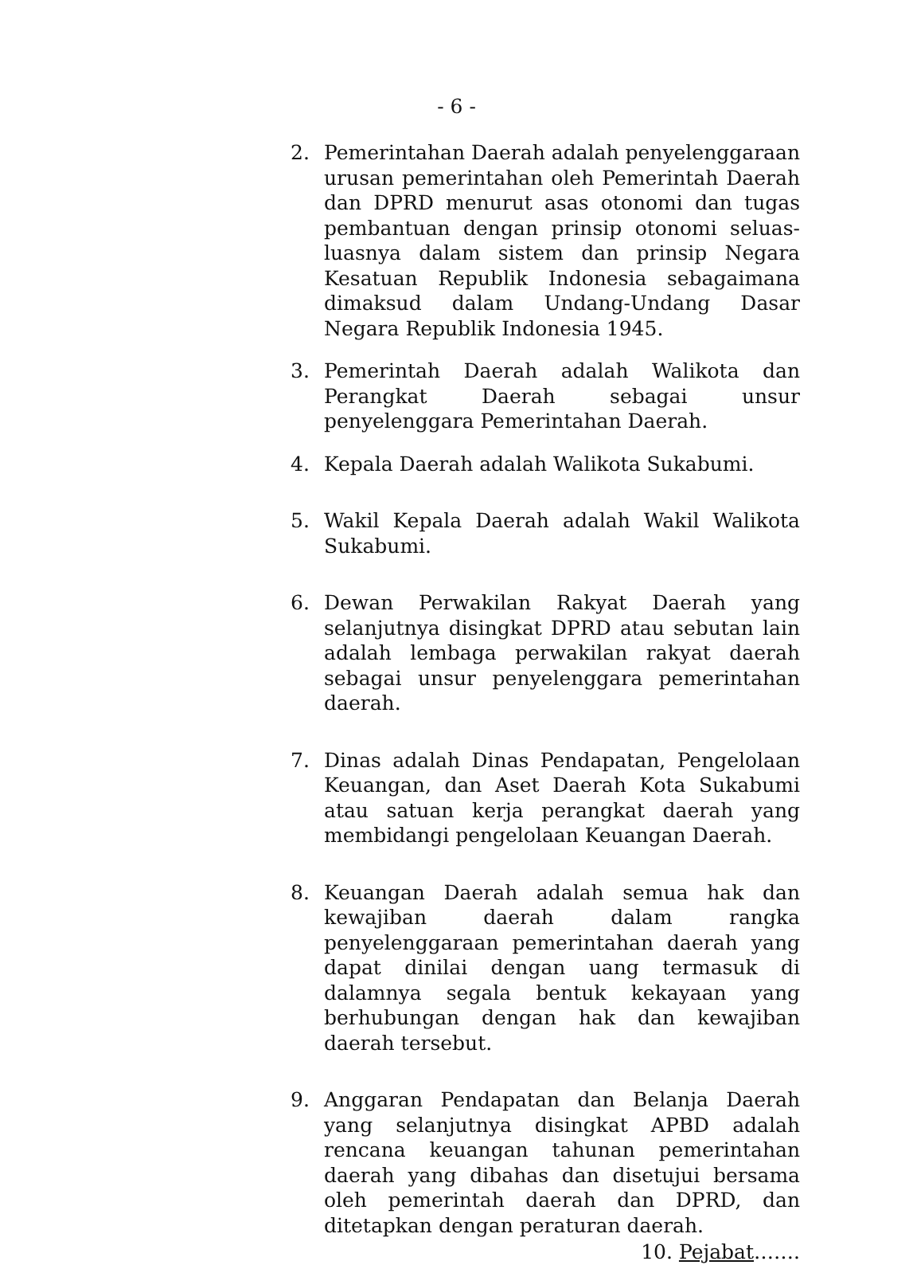- 6 -
2. Pemerintahan Daerah adalah penyelenggaraan urusan pemerintahan oleh Pemerintah Daerah dan DPRD menurut asas otonomi dan tugas pembantuan dengan prinsip otonomi seluas-luasnya dalam sistem dan prinsip Negara Kesatuan Republik Indonesia sebagaimana dimaksud dalam Undang-Undang Dasar Negara Republik Indonesia 1945.
3. Pemerintah Daerah adalah Walikota dan Perangkat Daerah sebagai unsur penyelenggara Pemerintahan Daerah.
4. Kepala Daerah adalah Walikota Sukabumi.
5. Wakil Kepala Daerah adalah Wakil Walikota Sukabumi.
6. Dewan Perwakilan Rakyat Daerah yang selanjutnya disingkat DPRD atau sebutan lain adalah lembaga perwakilan rakyat daerah sebagai unsur penyelenggara pemerintahan daerah.
7. Dinas adalah Dinas Pendapatan, Pengelolaan Keuangan, dan Aset Daerah Kota Sukabumi atau satuan kerja perangkat daerah yang membidangi pengelolaan Keuangan Daerah.
8. Keuangan Daerah adalah semua hak dan kewajiban daerah dalam rangka penyelenggaraan pemerintahan daerah yang dapat dinilai dengan uang termasuk di dalamnya segala bentuk kekayaan yang berhubungan dengan hak dan kewajiban daerah tersebut.
9. Anggaran Pendapatan dan Belanja Daerah yang selanjutnya disingkat APBD adalah rencana keuangan tahunan pemerintahan daerah yang dibahas dan disetujui bersama oleh pemerintah daerah dan DPRD, dan ditetapkan dengan peraturan daerah.
10. Pejabat…….